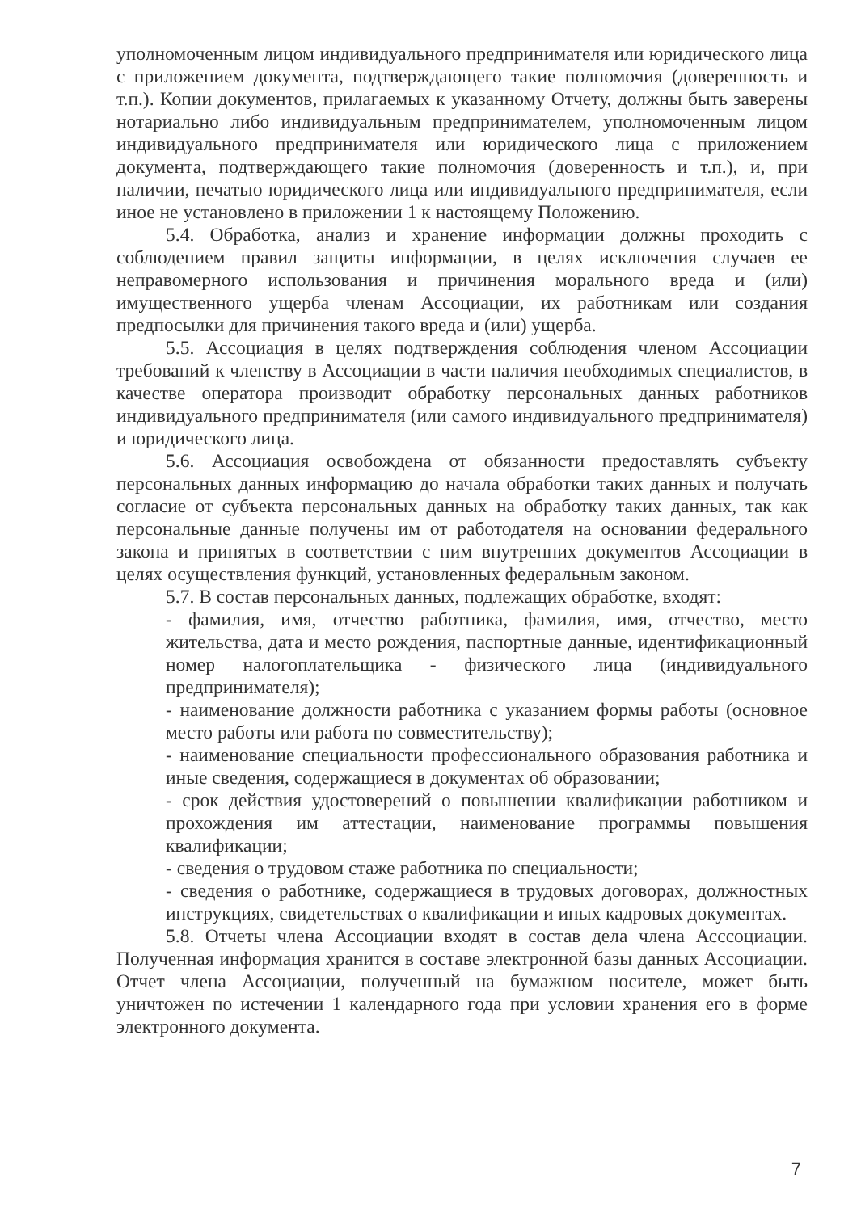уполномоченным лицом индивидуального предпринимателя или юридического лица с приложением документа, подтверждающего такие полномочия (доверенность и т.п.). Копии документов, прилагаемых к указанному Отчету, должны быть заверены нотариально либо индивидуальным предпринимателем, уполномоченным лицом индивидуального предпринимателя или юридического лица с приложением документа, подтверждающего такие полномочия (доверенность и т.п.), и, при наличии, печатью юридического лица или индивидуального предпринимателя, если иное не установлено в приложении 1 к настоящему Положению.
5.4. Обработка, анализ и хранение информации должны проходить с соблюдением правил защиты информации, в целях исключения случаев ее неправомерного использования и причинения морального вреда и (или) имущественного ущерба членам Ассоциации, их работникам или создания предпосылки для причинения такого вреда и (или) ущерба.
5.5. Ассоциация в целях подтверждения соблюдения членом Ассоциации требований к членству в Ассоциации в части наличия необходимых специалистов, в качестве оператора производит обработку персональных данных работников индивидуального предпринимателя (или самого индивидуального предпринимателя) и юридического лица.
5.6. Ассоциация освобождена от обязанности предоставлять субъекту персональных данных информацию до начала обработки таких данных и получать согласие от субъекта персональных данных на обработку таких данных, так как персональные данные получены им от работодателя на основании федерального закона и принятых в соответствии с ним внутренних документов Ассоциации в целях осуществления функций, установленных федеральным законом.
5.7. В состав персональных данных, подлежащих обработке, входят:
- фамилия, имя, отчество работника, фамилия, имя, отчество, место жительства, дата и место рождения, паспортные данные, идентификационный номер налогоплательщика - физического лица (индивидуального предпринимателя);
- наименование должности работника с указанием формы работы (основное место работы или работа по совместительству);
- наименование специальности профессионального образования работника и иные сведения, содержащиеся в документах об образовании;
- срок действия удостоверений о повышении квалификации работником и прохождения им аттестации, наименование программы повышения квалификации;
- сведения о трудовом стаже работника по специальности;
- сведения о работнике, содержащиеся в трудовых договорах, должностных инструкциях, свидетельствах о квалификации и иных кадровых документах.
5.8. Отчеты члена Ассоциации входят в состав дела члена Асссоциации. Полученная информация хранится в составе электронной базы данных Ассоциации. Отчет члена Ассоциации, полученный на бумажном носителе, может быть уничтожен по истечении 1 календарного года при условии хранения его в форме электронного документа.
7